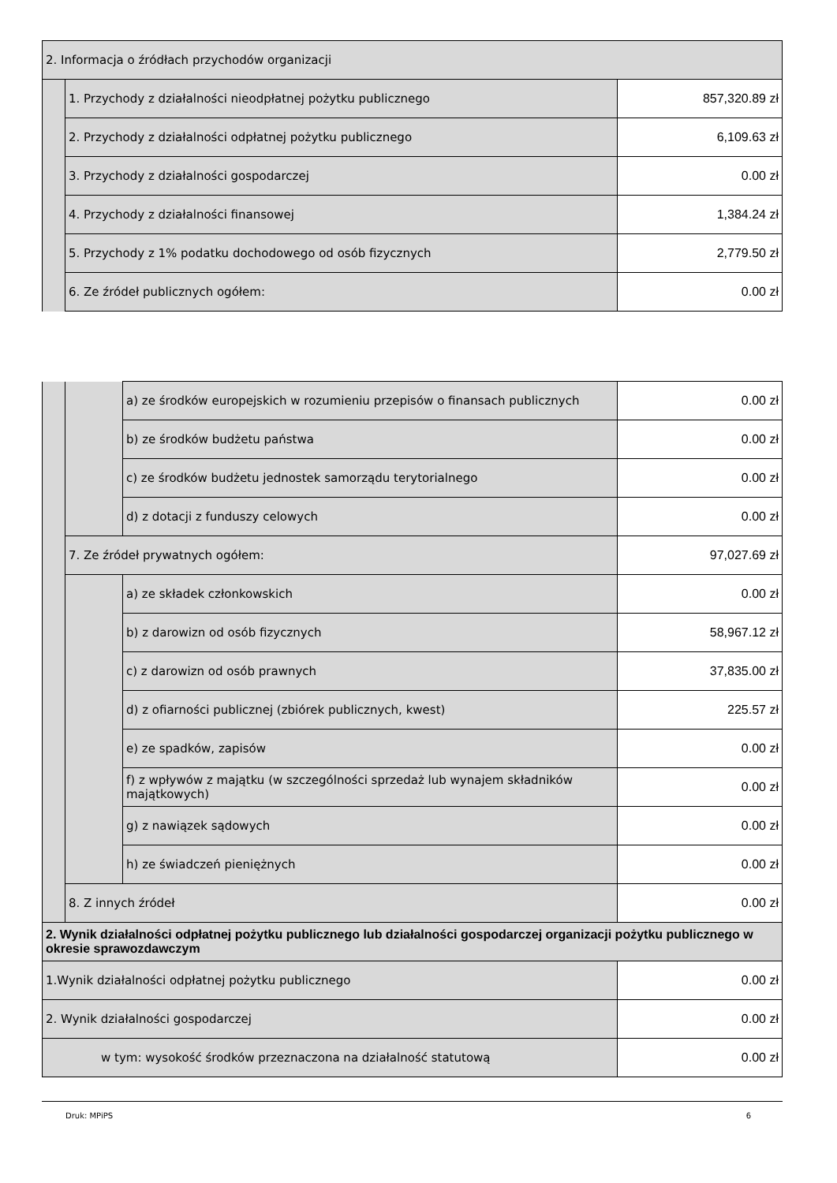| 2. Informacja o źródłach przychodów organizacji | | |
| | 1. Przychody z działalności nieodpłatnej pożytku publicznego | 857,320.89 zł |
| | 2. Przychody z działalności odpłatnej pożytku publicznego | 6,109.63 zł |
| | 3. Przychody z działalności gospodarczej | 0.00 zł |
| | 4. Przychody z działalności finansowej | 1,384.24 zł |
| | 5. Przychody z 1% podatku dochodowego od osób fizycznych | 2,779.50 zł |
| | 6. Ze źródeł publicznych ogółem: | 0.00 zł |
| | | a) ze środków europejskich w rozumieniu przepisów o finansach publicznych | 0.00 zł |
| | | b) ze środków budżetu państwa | 0.00 zł |
| | | c) ze środków budżetu jednostek samorządu terytorialnego | 0.00 zł |
| | | d) z dotacji z funduszy celowych | 0.00 zł |
| | 7. Ze źródeł prywatnych ogółem: | | 97,027.69 zł |
| | | a) ze składek członkowskich | 0.00 zł |
| | | b) z darowizn od osób fizycznych | 58,967.12 zł |
| | | c) z darowizn od osób prawnych | 37,835.00 zł |
| | | d) z ofiarności publicznej (zbiórek publicznych, kwest) | 225.57 zł |
| | | e) ze spadków, zapisów | 0.00 zł |
| | | f) z wpływów z majątku (w szczególności sprzedaż lub wynajem składników majątkowych) | 0.00 zł |
| | | g) z nawiązek sądowych | 0.00 zł |
| | | h) ze świadczeń pieniężnych | 0.00 zł |
| | 8. Z innych źródeł | | 0.00 zł |
| 2. Wynik działalności odpłatnej pożytku publicznego lub działalności gospodarczej organizacji pożytku publicznego w okresie sprawozdawczym | | | |
| 1.Wynik działalności odpłatnej pożytku publicznego | | | 0.00 zł |
| 2. Wynik działalności gospodarczej | | | 0.00 zł |
| w tym: wysokość środków przeznaczona na działalność statutową | | | 0.00 zł |
Druk: MPiPS 6